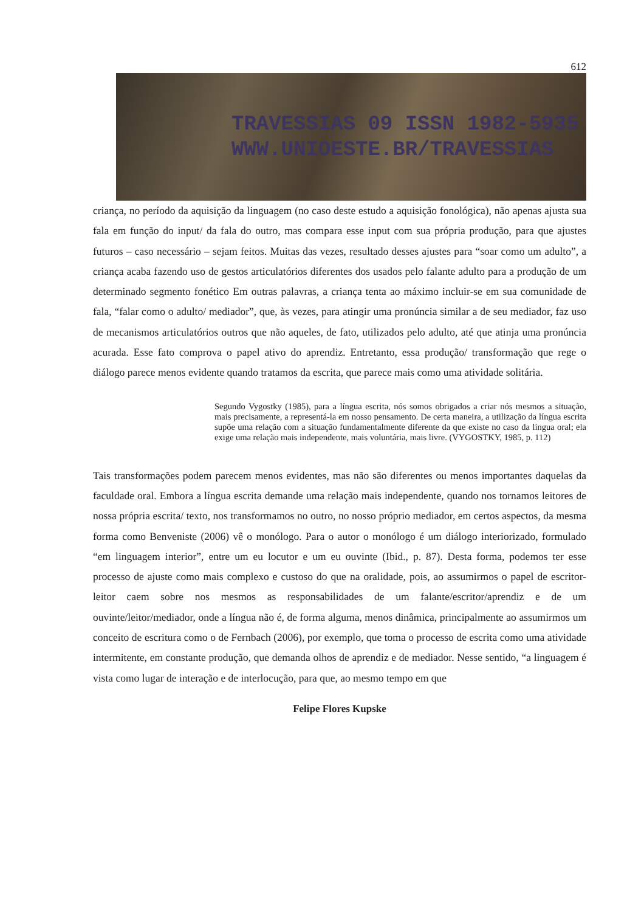612
TRAVESSIAS 09 ISSN 1982-5935
WWW.UNIOESTE.BR/TRAVESSIAS
criança, no período da aquisição da linguagem (no caso deste estudo a aquisição fonológica), não apenas ajusta sua fala em função do input/ da fala do outro, mas compara esse input com sua própria produção, para que ajustes futuros – caso necessário – sejam feitos. Muitas das vezes, resultado desses ajustes para “soar como um adulto”, a criança acaba fazendo uso de gestos articulatórios diferentes dos usados pelo falante adulto para a produção de um determinado segmento fonético Em outras palavras, a criança tenta ao máximo incluir-se em sua comunidade de fala, “falar como o adulto/ mediador”, que, às vezes, para atingir uma pronúncia similar a de seu mediador, faz uso de mecanismos articulatórios outros que não aqueles, de fato, utilizados pelo adulto, até que atinja uma pronúncia acurada. Esse fato comprova o papel ativo do aprendiz. Entretanto, essa produção/ transformação que rege o diálogo parece menos evidente quando tratamos da escrita, que parece mais como uma atividade solitária.
Segundo Vygostky (1985), para a língua escrita, nós somos obrigados a criar nós mesmos a situação, mais precisamente, a representá-la em nosso pensamento. De certa maneira, a utilização da língua escrita supõe uma relação com a situação fundamentalmente diferente da que existe no caso da língua oral; ela exige uma relação mais independente, mais voluntária, mais livre. (VYGOSTKY, 1985, p. 112)
Tais transformações podem parecem menos evidentes, mas não são diferentes ou menos importantes daquelas da faculdade oral. Embora a língua escrita demande uma relação mais independente, quando nos tornamos leitores de nossa própria escrita/ texto, nos transformamos no outro, no nosso próprio mediador, em certos aspectos, da mesma forma como Benveniste (2006) vê o monólogo. Para o autor o monólogo é um diálogo interiorizado, formulado “em linguagem interior”, entre um eu locutor e um eu ouvinte (Ibid., p. 87). Desta forma, podemos ter esse processo de ajuste como mais complexo e custoso do que na oralidade, pois, ao assumirmos o papel de escritor-leitor caem sobre nos mesmos as responsabilidades de um falante/escritor/aprendiz e de um ouvinte/leitor/mediador, onde a língua não é, de forma alguma, menos dinâmica, principalmente ao assumirmos um conceito de escritura como o de Fernbach (2006), por exemplo, que toma o processo de escrita como uma atividade intermitente, em constante produção, que demanda olhos de aprendiz e de mediador. Nesse sentido, “a linguagem é vista como lugar de interação e de interlocução, para que, ao mesmo tempo em que
Felipe Flores Kupske